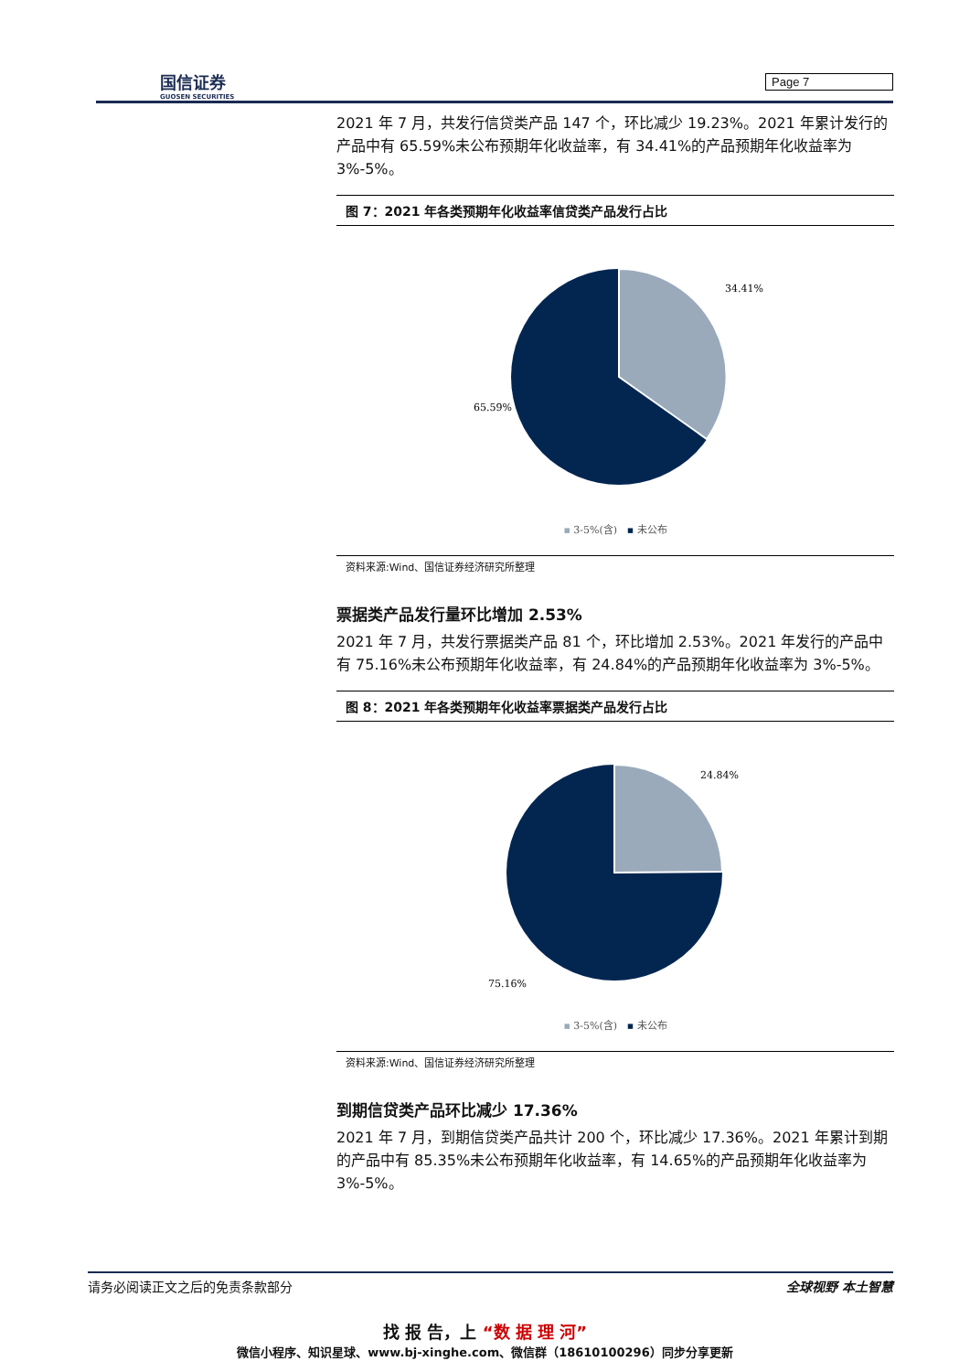国信证券
GUOSEN SECURITIES
Page 7
2021 年 7 月，共发行信贷类产品 147 个，环比减少 19.23%。2021 年累计发行的产品中有 65.59%未公布预期年化收益率，有 34.41%的产品预期年化收益率为 3%-5%。
图 7：2021 年各类预期年化收益率信贷类产品发行占比
34.41%
65.59%
▪ 3-5%(含) ▪ 未公布
资料来源:Wind、国信证券经济研究所整理
票据类产品发行量环比增加 2.53%
2021 年 7 月，共发行票据类产品 81 个，环比增加 2.53%。2021 年发行的产品中有 75.16%未公布预期年化收益率，有 24.84%的产品预期年化收益率为 3%-5%。
图 8：2021 年各类预期年化收益率票据类产品发行占比
24.84%
75.16%
▪ 3-5%(含) ▪ 未公布
资料来源:Wind、国信证券经济研究所整理
到期信贷类产品环比减少 17.36%
2021 年 7 月，到期信贷类产品共计 200 个，环比减少 17.36%。2021 年累计到期的产品中有 85.35%未公布预期年化收益率，有 14.65%的产品预期年化收益率为 3%-5%。
请务必阅读正文之后的免责条款部分 全球视野 本土智慧
找 报 告，上 “数 据 理 河”
微信小程序、知识星球、www.bj-xinghe.com、微信群（18610100296）同步分享更新